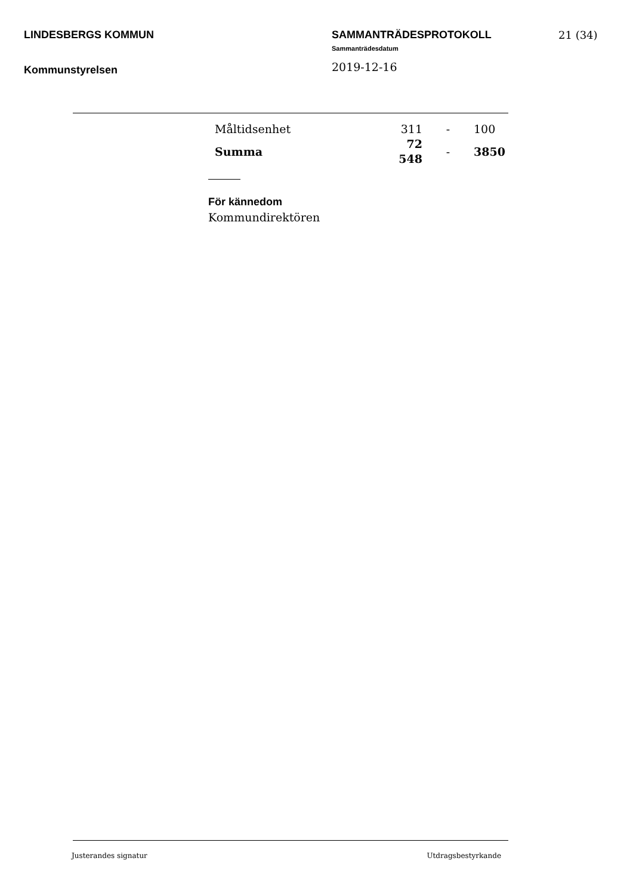LINDESBERGS KOMMUN
Kommunstyrelsen
SAMMANTRÄDESPROTOKOLL
Sammanträdesdatum
2019-12-16
21 (34)
| Måltidsenhet | 311 | - | 100 |
| Summa | 72 548 | - | 3850 |
För kännedom
Kommundirektören
Justerandes signatur Utdragsbestyrkande